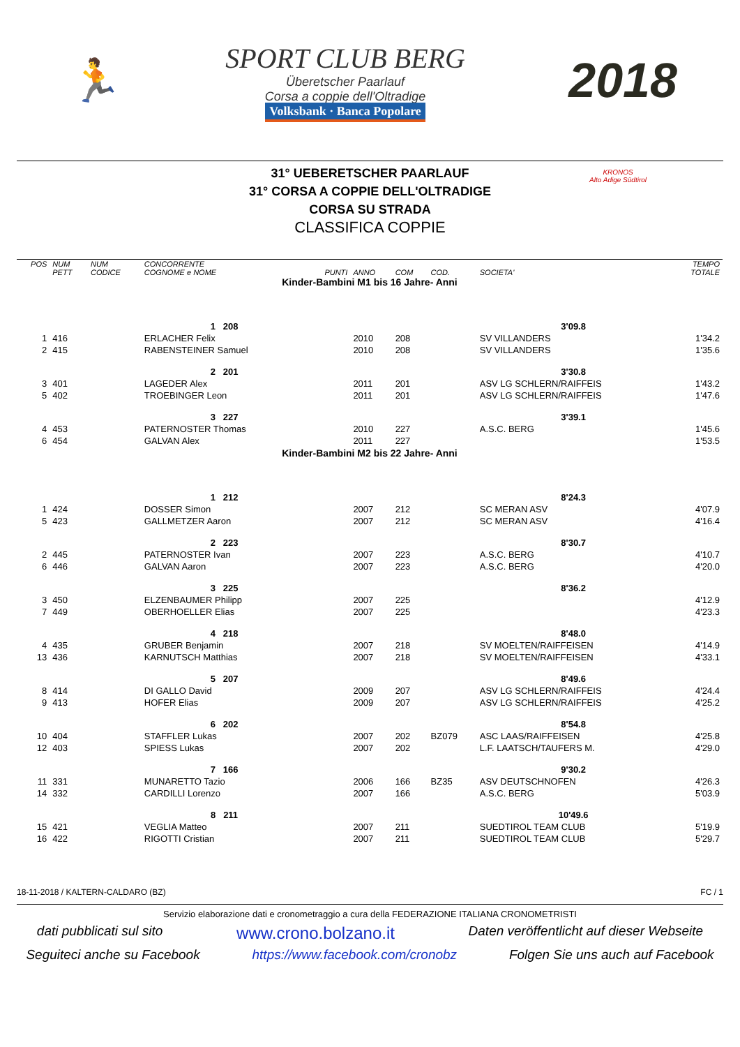🏃
SPORT CLUB BERG
Überetscher Paarlauf
Corsa a coppie dell'Oltradige
Volksbank · Banca Popolare
2018
31° UEBERETSCHER PAARLAUF
31° CORSA A COPPIE DELL'OLTRADIGE
CORSA SU STRADA
CLASSIFICA COPPIE
KRONOS
Alto Adige Südtirol
| POS | NUM PETT | NUM CODICE | CONCORRENTE COGNOME e NOME | PUNTI | ANNO | COM | COD. | SOCIETA' | TEMPO TOTALE |
| --- | --- | --- | --- | --- | --- | --- | --- | --- | --- |
| Kinder-Bambini M1 bis 16 Jahre- Anni | | | | | | | | | |
| | | | 1 208 | | | | | 3'09.8 | |
| 1 | 416 | | ERLACHER Felix | | 2010 | 208 | | SV VILLANDERS | 1'34.2 |
| 2 | 415 | | RABENSTEINER Samuel | | 2010 | 208 | | SV VILLANDERS | 1'35.6 |
| | | | 2 201 | | | | | 3'30.8 | |
| 3 | 401 | | LAGEDER Alex | | 2011 | 201 | | ASV LG SCHLERN/RAIFFEIS | 1'43.2 |
| 5 | 402 | | TROEBINGER Leon | | 2011 | 201 | | ASV LG SCHLERN/RAIFFEIS | 1'47.6 |
| | | | 3 227 | | | | | 3'39.1 | |
| 4 | 453 | | PATERNOSTER Thomas | | 2010 | 227 | | A.S.C. BERG | 1'45.6 |
| 6 | 454 | | GALVAN Alex | | 2011 | 227 | | | 1'53.5 |
| Kinder-Bambini M2 bis 22 Jahre- Anni | | | | | | | | | |
| | | | 1 212 | | | | | 8'24.3 | |
| 1 | 424 | | DOSSER Simon | | 2007 | 212 | | SC MERAN ASV | 4'07.9 |
| 5 | 423 | | GALLMETZER Aaron | | 2007 | 212 | | SC MERAN ASV | 4'16.4 |
| | | | 2 223 | | | | | 8'30.7 | |
| 2 | 445 | | PATERNOSTER Ivan | | 2007 | 223 | | A.S.C. BERG | 4'10.7 |
| 6 | 446 | | GALVAN Aaron | | 2007 | 223 | | A.S.C. BERG | 4'20.0 |
| | | | 3 225 | | | | | 8'36.2 | |
| 3 | 450 | | ELZENBAUMER Philipp | | 2007 | 225 | | | 4'12.9 |
| 7 | 449 | | OBERHOELLER Elias | | 2007 | 225 | | | 4'23.3 |
| | | | 4 218 | | | | | 8'48.0 | |
| 4 | 435 | | GRUBER Benjamin | | 2007 | 218 | | SV MOELTEN/RAIFFEISEN | 4'14.9 |
| 13 | 436 | | KARNUTSCH Matthias | | 2007 | 218 | | SV MOELTEN/RAIFFEISEN | 4'33.1 |
| | | | 5 207 | | | | | 8'49.6 | |
| 8 | 414 | | DI GALLO David | | 2009 | 207 | | ASV LG SCHLERN/RAIFFEIS | 4'24.4 |
| 9 | 413 | | HOFER Elias | | 2009 | 207 | | ASV LG SCHLERN/RAIFFEIS | 4'25.2 |
| | | | 6 202 | | | | | 8'54.8 | |
| 10 | 404 | | STAFFLER Lukas | | 2007 | 202 | BZ079 | ASC LAAS/RAIFFEISEN | 4'25.8 |
| 12 | 403 | | SPIESS Lukas | | 2007 | 202 | | L.F. LAATSCH/TAUFERS M. | 4'29.0 |
| | | | 7 166 | | | | | 9'30.2 | |
| 11 | 331 | | MUNARETTO Tazio | | 2006 | 166 | BZ35 | ASV DEUTSCHNOFEN | 4'26.3 |
| 14 | 332 | | CARDILLI Lorenzo | | 2007 | 166 | | A.S.C. BERG | 5'03.9 |
| | | | 8 211 | | | | | 10'49.6 | |
| 15 | 421 | | VEGLIA Matteo | | 2007 | 211 | | SUEDTIROL TEAM CLUB | 5'19.9 |
| 16 | 422 | | RIGOTTI Cristian | | 2007 | 211 | | SUEDTIROL TEAM CLUB | 5'29.7 |
18-11-2018 / KALTERN-CALDARO (BZ) FC / 1
Servizio elaborazione dati e cronometraggio a cura della FEDERAZIONE ITALIANA CRONOMETRISTI
dati pubblicati sul sito www.crono.bolzano.it Daten veröffentlicht auf dieser Webseite
Seguiteci anche su Facebook https://www.facebook.com/cronobz Folgen Sie uns auch auf Facebook